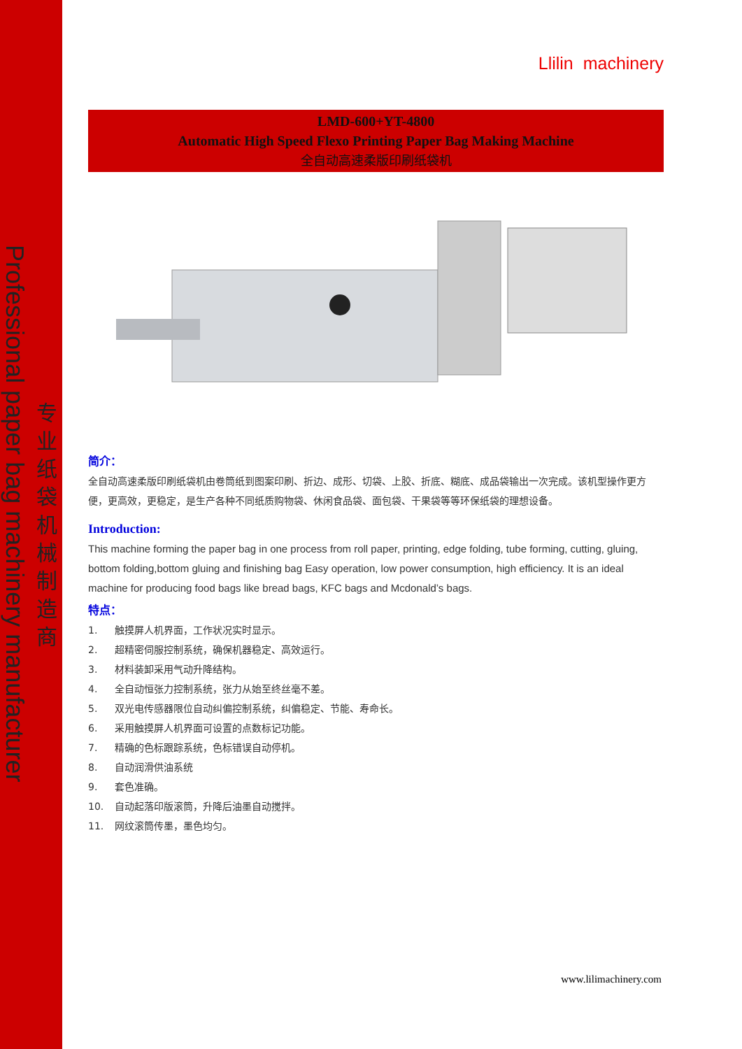Professional paper bag machinery manufacturer
专业纸袋机械制造商
Llilin machinery
LMD-600+YT-4800
Automatic High Speed Flexo Printing Paper Bag Making Machine
全自动高速柔版印刷纸袋机
简介：
全自动高速柔版印刷纸袋机由卷筒纸到图案印刷、折边、成形、切袋、上胶、折底、糊底、成品袋输出一次完成。该机型操作更方便，更高效，更稳定，是生产各种不同纸质购物袋、休闲食品袋、面包袋、干果袋等等环保纸袋的理想设备。
Introduction:
This machine forming the paper bag in one process from roll paper, printing, edge folding, tube forming, cutting, gluing, bottom folding,bottom gluing and finishing bag Easy operation, low power consumption, high efficiency. It is an ideal machine for producing food bags like bread bags, KFC bags and Mcdonald’s bags.
特点：
1. 触摸屏人机界面，工作状况实时显示。
2. 超精密伺服控制系统，确保机器稳定、高效运行。
3. 材料装卸采用气动升降结构。
4. 全自动恒张力控制系统，张力从始至终丝毫不差。
5. 双光电传感器限位自动纠偏控制系统，纠偏稳定、节能、寿命长。
6. 采用触摸屏人机界面可设置的点数标记功能。
7. 精确的色标跟踪系统，色标错误自动停机。
8. 自动润滑供油系统
9. 套色准确。
10. 自动起落印版滚筒，升降后油墨自动搅拌。
11. 网纹滚筒传墨，墨色均匀。
www.lilimachinery.com